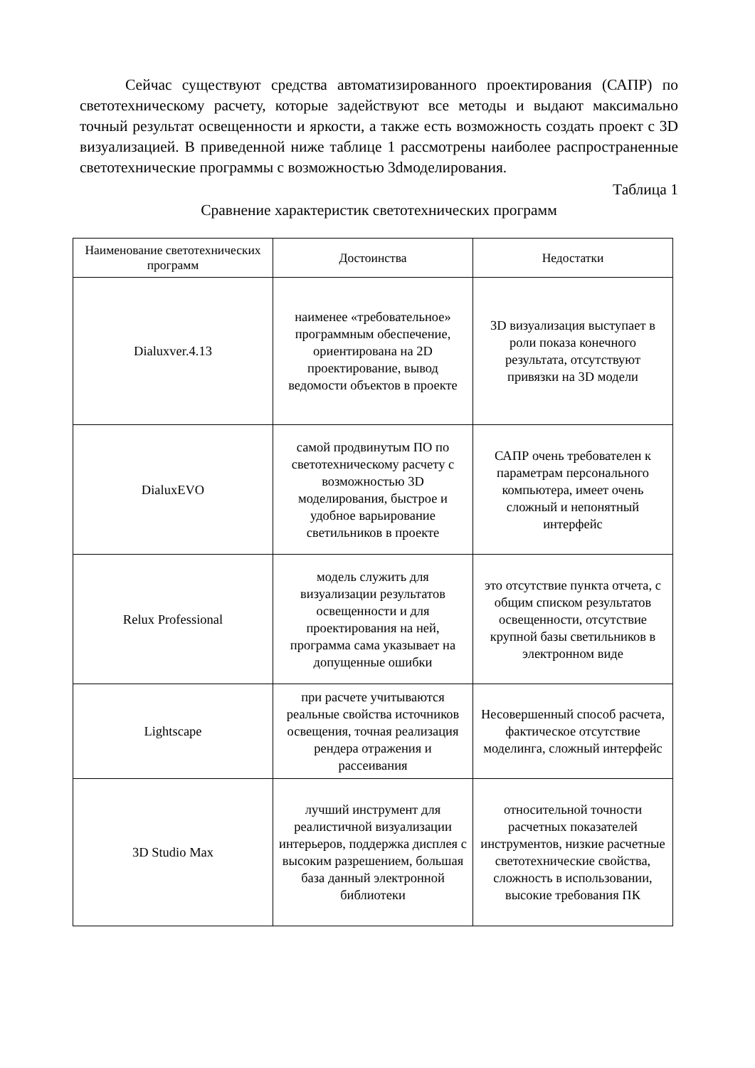Сейчас существуют средства автоматизированного проектирования (САПР) по светотехническому расчету, которые задействуют все методы и выдают максимально точный результат освещенности и яркости, а также есть возможность создать проект с 3D визуализацией. В приведенной ниже таблице 1 рассмотрены наиболее распространенные светотехнические программы с возможностью 3dмоделирования.
Таблица 1
Сравнение характеристик светотехнических программ
| Наименование светотехнических программ | Достоинства | Недостатки |
| --- | --- | --- |
| Dialuxver.4.13 | наименее «требовательное» программным обеспечение, ориентирована на 2D проектирование, вывод ведомости объектов в проекте | 3D визуализация выступает в роли показа конечного результата, отсутствуют привязки на 3D модели |
| DialuxEVO | самой продвинутым ПО по светотехническому расчету с возможностью 3D моделирования, быстрое и удобное варьирование светильников в проекте | САПР очень требователен к параметрам персонального компьютера, имеет очень сложный и непонятный интерфейс |
| Relux Professional | модель служить для визуализации результатов освещенности и для проектирования на ней, программа сама указывает на допущенные ошибки | это отсутствие пункта отчета, с общим списком результатов освещенности, отсутствие крупной базы светильников в электронном виде |
| Lightscape | при расчете учитываются реальные свойства источников освещения, точная реализация рендера отражения и рассеивания | Несовершенный способ расчета, фактическое отсутствие моделинга, сложный интерфейс |
| 3D Studio Max | лучший инструмент для реалистичной визуализации интерьеров, поддержка дисплея с высоким разрешением, большая база данный электронной библиотеки | относительной точности расчетных показателей инструментов, низкие расчетные светотехнические свойства, сложность в использовании, высокие требования ПК |